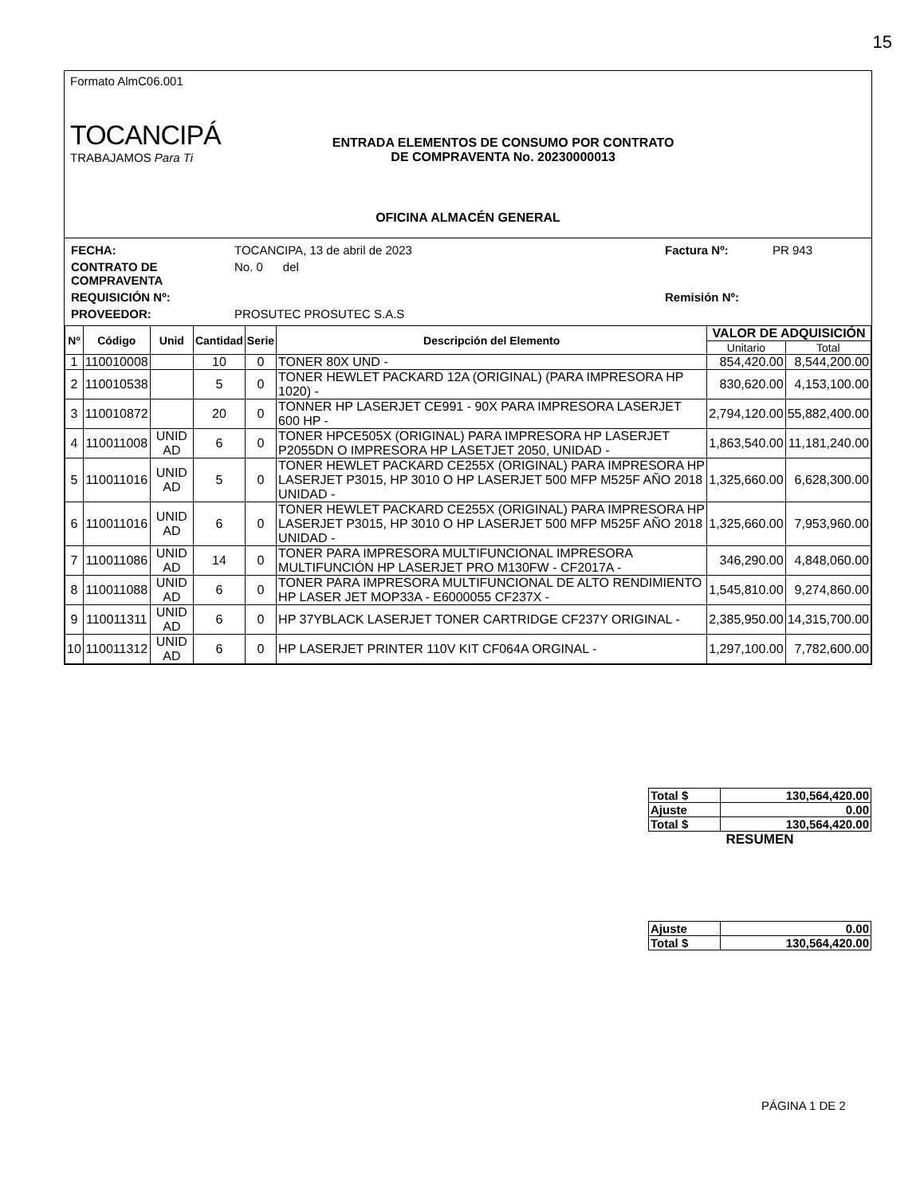15
Formato AlmC06.001
TOCANCIPÁ
TRABAJAMOS Para Ti
ENTRADA ELEMENTOS DE CONSUMO POR CONTRATO
DE COMPRAVENTA No. 20230000013
OFICINA ALMACÉN GENERAL
FECHA:
TOCANCIPA, 13 de abril de 2023
Factura Nº:
PR 943
CONTRATO DE COMPRAVENTA
No. 0 del
REQUISICIÓN Nº:
Remisión Nº:
PROVEEDOR:
PROSUTEC PROSUTEC S.A.S
| Nº | Código | Unid | Cantidad | Serie | Descripción del Elemento | VALOR DE ADQUISICIÓN | |
| --- | --- | --- | --- | --- | --- | --- | --- |
| | | | | | | Unitario | Total |
| 1 | 110010008 | | 10 | 0 | TONER 80X UND - | 854,420.00 | 8,544,200.00 |
| 2 | 110010538 | | 5 | 0 | TONER HEWLET PACKARD 12A (ORIGINAL) (PARA IMPRESORA HP 1020) - | 830,620.00 | 4,153,100.00 |
| 3 | 110010872 | | 20 | 0 | TONNER HP LASERJET CE991 - 90X PARA IMPRESORA LASERJET 600 HP - | 2,794,120.00 | 55,882,400.00 |
| 4 | 110011008 | UNID AD | 6 | 0 | TONER HPCE505X (ORIGINAL) PARA IMPRESORA HP LASERJET P2055DN O IMPRESORA HP LASETJET 2050, UNIDAD - | 1,863,540.00 | 11,181,240.00 |
| 5 | 110011016 | UNID AD | 5 | 0 | TONER HEWLET PACKARD CE255X (ORIGINAL) PARA IMPRESORA HP LASERJET P3015, HP 3010 O HP LASERJET 500 MFP M525F AÑO 2018 UNIDAD - | 1,325,660.00 | 6,628,300.00 |
| 6 | 110011016 | UNID AD | 6 | 0 | TONER HEWLET PACKARD CE255X (ORIGINAL) PARA IMPRESORA HP LASERJET P3015, HP 3010 O HP LASERJET 500 MFP M525F AÑO 2018 UNIDAD - | 1,325,660.00 | 7,953,960.00 |
| 7 | 110011086 | UNID AD | 14 | 0 | TONER PARA IMPRESORA MULTIFUNCIONAL IMPRESORA MULTIFUNCIÓN HP LASERJET PRO M130FW - CF2017A - | 346,290.00 | 4,848,060.00 |
| 8 | 110011088 | UNID AD | 6 | 0 | TONER PARA IMPRESORA MULTIFUNCIONAL DE ALTO RENDIMIENTO HP LASER JET MOP33A - E6000055 CF237X - | 1,545,810.00 | 9,274,860.00 |
| 9 | 110011311 | UNID AD | 6 | 0 | HP 37YBLACK LASERJET TONER CARTRIDGE CF237Y ORIGINAL - | 2,385,950.00 | 14,315,700.00 |
| 10 | 110011312 | UNID AD | 6 | 0 | HP LASERJET PRINTER 110V KIT CF064A ORGINAL - | 1,297,100.00 | 7,782,600.00 |
| Total $ | 130,564,420.00 |
| Ajuste | 0.00 |
| Total $ | 130,564,420.00 |
| RESUMEN | |
| Ajuste | 0.00 |
| Total $ | 130,564,420.00 |
PÁGINA 1 DE 2